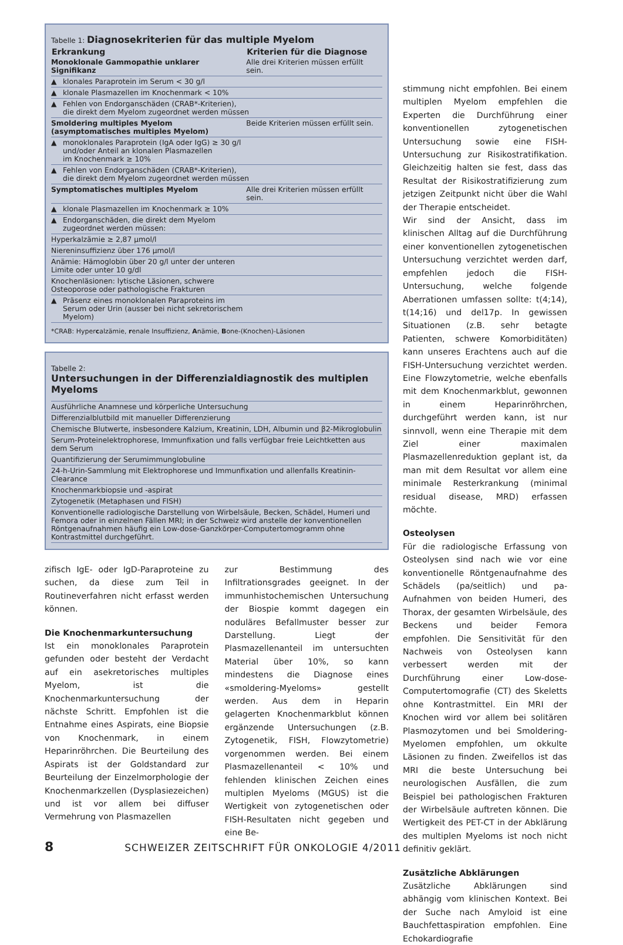| Tabelle 1: Diagnosekriterien für das multiple Myelom | |
| Erkrankung | Kriterien für die Diagnose |
| Monoklonale Gammopathie unklarer Signifikanz | Alle drei Kriterien müssen erfüllt sein. |
| ▲ klonales Paraprotein im Serum < 30 g/l | |
| ▲ klonale Plasmazellen im Knochenmark < 10% | |
| ▲ Fehlen von Endorganschäden (CRAB*-Kriterien), die direkt dem Myelom zugeordnet werden müssen | |
| Smoldering multiples Myelom (asymptomatisches multiples Myelom) | Beide Kriterien müssen erfüllt sein. |
| ▲ monoklonales Paraprotein (IgA oder IgG) ≥ 30 g/l und/oder Anteil an klonalen Plasmazellen im Knochenmark ≥ 10% | |
| ▲ Fehlen von Endorganschäden (CRAB*-Kriterien), die direkt dem Myelom zugeordnet werden müssen | |
| Symptomatisches multiples Myelom | Alle drei Kriterien müssen erfüllt sein. |
| ▲ klonale Plasmazellen im Knochenmark ≥ 10% | |
| ▲ Endorganschäden, die direkt dem Myelom zugeordnet werden müssen: | |
| Hyperkalzämie ≥ 2,87 µmol/l | |
| Niereninsuffizienz über 176 µmol/l | |
| Anämie: Hämoglobin über 20 g/l unter der unteren Limite oder unter 10 g/dl | |
| Knochenläsionen: lytische Läsionen, schwere Osteoporose oder pathologische Frakturen | |
| ▲ Präsenz eines monoklonalen Paraproteins im Serum oder Urin (ausser bei nicht sekretorischem Myelom) | |
| *CRAB: Hyper c alzämie, r enale Insuffizienz, A nämie, B one-(Knochen)-Läsionen | |
| Tabelle 2: Untersuchungen in der Differenzialdiagnostik des multiplen Myeloms |
| Ausführliche Anamnese und körperliche Untersuchung |
| Differenzialblutbild mit manueller Differenzierung |
| Chemische Blutwerte, insbesondere Kalzium, Kreatinin, LDH, Albumin und β2-Mikroglobulin |
| Serum-Proteinelektrophorese, Immunfixation und falls verfügbar freie Leichtketten aus dem Serum |
| Quantifizierung der Serumimmunglobuline |
| 24-h-Urin-Sammlung mit Elektrophorese und Immunfixation und allenfalls Kreatinin-Clearance |
| Knochenmarkbiopsie und -aspirat |
| Zytogenetik (Metaphasen und FISH) |
| Konventionelle radiologische Darstellung von Wirbelsäule, Becken, Schädel, Humeri und Femora oder in einzelnen Fällen MRI; in der Schweiz wird anstelle der konventionellen Röntgenaufnahmen häufig ein Low-dose-Ganzkörper-Computertomogramm ohne Kontrastmittel durchgeführt. |
zifisch IgE- oder IgD-Paraproteine zu suchen, da diese zum Teil in Routineverfahren nicht erfasst werden können.
Die Knochenmarkuntersuchung
Ist ein monoklonales Paraprotein gefunden oder besteht der Verdacht auf ein asekretorisches multiples Myelom, ist die Knochenmarkuntersuchung der nächste Schritt. Empfohlen ist die Entnahme eines Aspirats, eine Biopsie von Knochenmark, in einem Heparinröhrchen. Die Beurteilung des Aspirats ist der Goldstandard zur Beurteilung der Einzelmorphologie der Knochenmarkzellen (Dysplasiezeichen) und ist vor allem bei diffuser Vermehrung von Plasmazellen
zur Bestimmung des Infiltrationsgrades geeignet. In der immunhistochemischen Untersuchung der Biospie kommt dagegen ein noduläres Befallmuster besser zur Darstellung. Liegt der Plasmazellenanteil im untersuchten Material über 10%, so kann mindestens die Diagnose eines «smoldering-Myeloms» gestellt werden. Aus dem in Heparin gelagerten Knochenmarkblut können ergänzende Untersuchungen (z.B. Zytogenetik, FISH, Flowzytometrie) vorgenommen werden. Bei einem Plasmazellenanteil < 10% und fehlenden klinischen Zeichen eines multiplen Myeloms (MGUS) ist die Wertigkeit von zytogenetischen oder FISH-Resultaten nicht gegeben und eine Be-
stimmung nicht empfohlen. Bei einem multiplen Myelom empfehlen die Experten die Durchführung einer konventionellen zytogenetischen Untersuchung sowie eine FISH-Untersuchung zur Risikostratifikation. Gleichzeitig halten sie fest, dass das Resultat der Risikostratifizierung zum jetzigen Zeitpunkt nicht über die Wahl der Therapie entscheidet.
Wir sind der Ansicht, dass im klinischen Alltag auf die Durchführung einer konventionellen zytogenetischen Untersuchung verzichtet werden darf, empfehlen jedoch die FISH-Untersuchung, welche folgende Aberrationen umfassen sollte: t(4;14), t(14;16) und del17p. In gewissen Situationen (z.B. sehr betagte Patienten, schwere Komorbiditäten) kann unseres Erachtens auch auf die FISH-Untersuchung verzichtet werden. Eine Flowzytometrie, welche ebenfalls mit dem Knochenmarkblut, gewonnen in einem Heparinröhrchen, durchgeführt werden kann, ist nur sinnvoll, wenn eine Therapie mit dem Ziel einer maximalen Plasmazellenreduktion geplant ist, da man mit dem Resultat vor allem eine minimale Resterkrankung (minimal residual disease, MRD) erfassen möchte.
Osteolysen
Für die radiologische Erfassung von Osteolysen sind nach wie vor eine konventionelle Röntgenaufnahme des Schädels (pa/seitlich) und pa-Aufnahmen von beiden Humeri, des Thorax, der gesamten Wirbelsäule, des Beckens und beider Femora empfohlen. Die Sensitivität für den Nachweis von Osteolysen kann verbessert werden mit der Durchführung einer Low-dose-Computertomografie (CT) des Skeletts ohne Kontrastmittel. Ein MRI der Knochen wird vor allem bei solitären Plasmozytomen und bei Smoldering-Myelomen empfohlen, um okkulte Läsionen zu finden. Zweifellos ist das MRI die beste Untersuchung bei neurologischen Ausfällen, die zum Beispiel bei pathologischen Frakturen der Wirbelsäule auftreten können. Die Wertigkeit des PET-CT in der Abklärung des multiplen Myeloms ist noch nicht definitiv geklärt.
Zusätzliche Abklärungen
Zusätzliche Abklärungen sind abhängig vom klinischen Kontext. Bei der Suche nach Amyloid ist eine Bauchfettaspiration empfohlen. Eine Echokardiografie
8 SCHWEIZER ZEITSCHRIFT FÜR ONKOLOGIE 4/2011